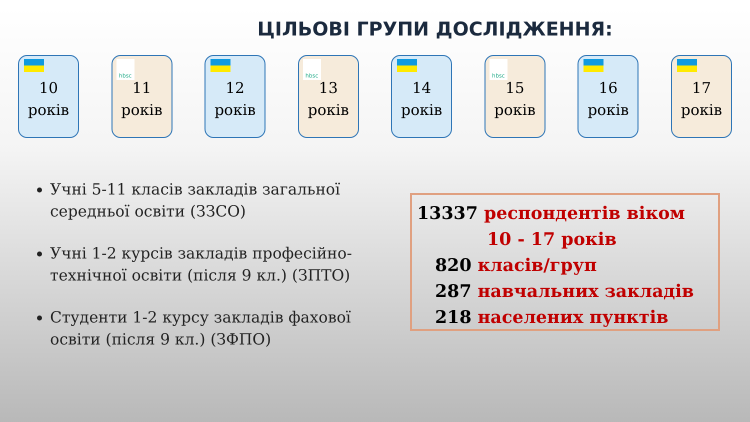ЦІЛЬОВІ ГРУПИ ДОСЛІДЖЕННЯ:
10
років
hbsc
11
років
12
років
hbsc
13
років
14
років
hbsc
15
років
16
років
17
років
Учні 5-11 класів закладів загальної середньої освіти (ЗЗСО)
Учні 1-2 курсів закладів професійно-технічної освіти (після 9 кл.) (ЗПТО)
Студенти 1-2 курсу закладів фахової освіти (після 9 кл.) (ЗФПО)
13337 респондентів віком
10 - 17 років
820 класів/груп
287 навчальних закладів
218 населених пунктів